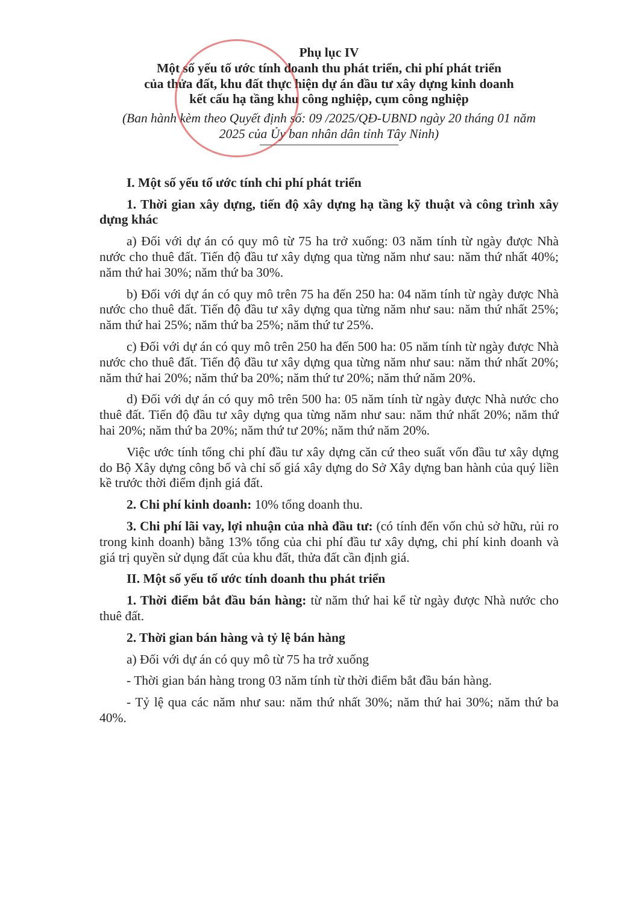Phụ lục IV
Một số yếu tố ước tính doanh thu phát triển, chi phí phát triển
của thửa đất, khu đất thực hiện dự án đầu tư xây dựng kinh doanh
kết cấu hạ tầng khu công nghiệp, cụm công nghiệp
(Ban hành kèm theo Quyết định số: 09 /2025/QĐ-UBND ngày 20 tháng 01 năm
2025 của Ủy ban nhân dân tỉnh Tây Ninh)
I. Một số yếu tố ước tính chi phí phát triển
1. Thời gian xây dựng, tiến độ xây dựng hạ tầng kỹ thuật và công trình xây dựng khác
a) Đối với dự án có quy mô từ 75 ha trở xuống: 03 năm tính từ ngày được Nhà nước cho thuê đất. Tiến độ đầu tư xây dựng qua từng năm như sau: năm thứ nhất 40%; năm thứ hai 30%; năm thứ ba 30%.
b) Đối với dự án có quy mô trên 75 ha đến 250 ha: 04 năm tính từ ngày được Nhà nước cho thuê đất. Tiến độ đầu tư xây dựng qua từng năm như sau: năm thứ nhất 25%; năm thứ hai 25%; năm thứ ba 25%; năm thứ tư 25%.
c) Đối với dự án có quy mô trên 250 ha đến 500 ha: 05 năm tính từ ngày được Nhà nước cho thuê đất. Tiến độ đầu tư xây dựng qua từng năm như sau: năm thứ nhất 20%; năm thứ hai 20%; năm thứ ba 20%; năm thứ tư 20%; năm thứ năm 20%.
d) Đối với dự án có quy mô trên 500 ha: 05 năm tính từ ngày được Nhà nước cho thuê đất. Tiến độ đầu tư xây dựng qua từng năm như sau: năm thứ nhất 20%; năm thứ hai 20%; năm thứ ba 20%; năm thứ tư 20%; năm thứ năm 20%.
Việc ước tính tổng chi phí đầu tư xây dựng căn cứ theo suất vốn đầu tư xây dựng do Bộ Xây dựng công bố và chỉ số giá xây dựng do Sở Xây dựng ban hành của quý liền kề trước thời điểm định giá đất.
2. Chi phí kinh doanh: 10% tổng doanh thu.
3. Chi phí lãi vay, lợi nhuận của nhà đầu tư: (có tính đến vốn chủ sở hữu, rủi ro trong kinh doanh) bằng 13% tổng của chi phí đầu tư xây dựng, chi phí kinh doanh và giá trị quyền sử dụng đất của khu đất, thửa đất cần định giá.
II. Một số yếu tố ước tính doanh thu phát triển
1. Thời điểm bắt đầu bán hàng: từ năm thứ hai kể từ ngày được Nhà nước cho thuê đất.
2. Thời gian bán hàng và tỷ lệ bán hàng
a) Đối với dự án có quy mô từ 75 ha trở xuống
- Thời gian bán hàng trong 03 năm tính từ thời điểm bắt đầu bán hàng.
- Tỷ lệ qua các năm như sau: năm thứ nhất 30%; năm thứ hai 30%; năm thứ ba 40%.